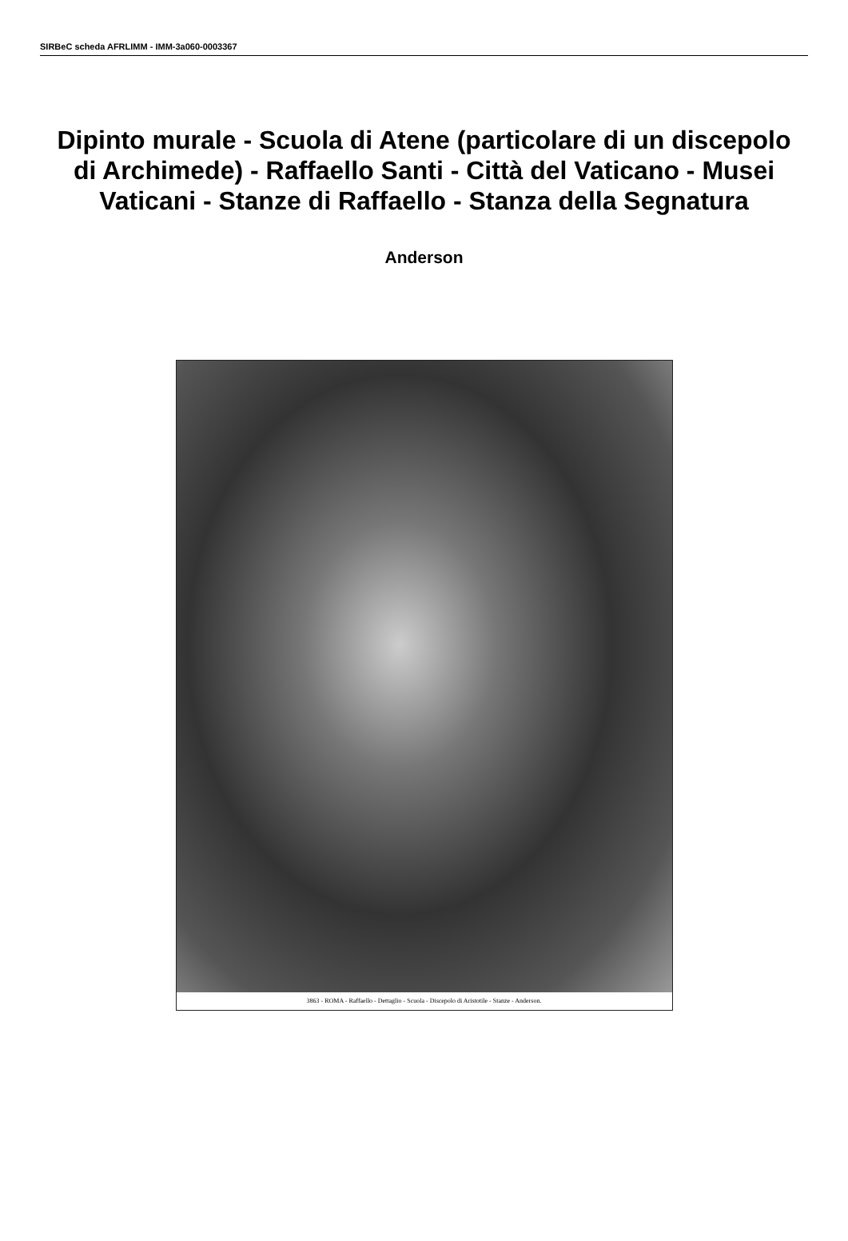SIRBeC scheda AFRLIMM - IMM-3a060-0003367
Dipinto murale - Scuola di Atene (particolare di un discepolo di Archimede) - Raffaello Santi - Città del Vaticano - Musei Vaticani - Stanze di Raffaello - Stanza della Segnatura
Anderson
3863 - ROMA - Raffaello - Dettaglio - Scuola - Discepolo di Aristotile - Stanze - Anderson.